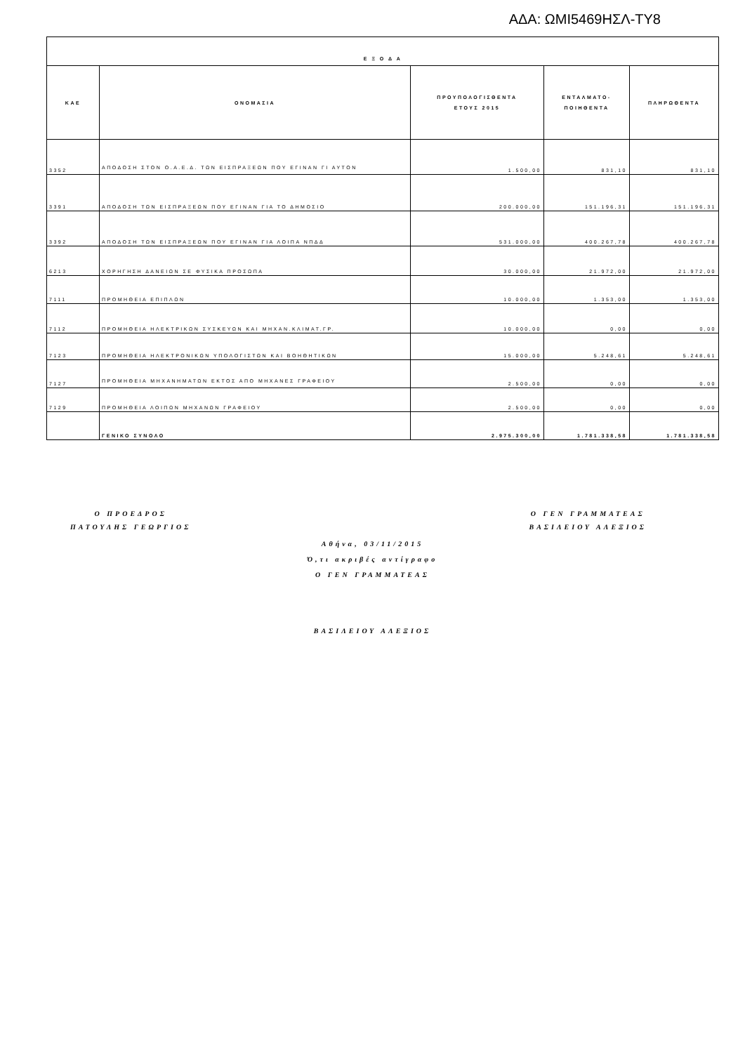ΑΔΑ: ΩΜΙ5469ΗΣΛ-ΤΥ8
| Ε Ξ Ο Δ Α | | | | |
| --- | --- | --- | --- | --- |
| ΚΑΕ | ΟΝΟΜΑΣΙΑ | ΠΡΟΥΠΟΛΟΓΙΣΘΕΝΤΑ ΕΤΟΥΣ 2015 | ΕΝΤΑΛΜΑΤΟ- ΠΟΙΗΘΕΝΤΑ | ΠΛΗΡΩΘΕΝΤΑ |
| 3352 | ΑΠΟΔΟΣΗ ΣΤΟΝ Ο.Α.Ε.Δ. ΤΩΝ ΕΙΣΠΡΑΞΕΩΝ ΠΟΥ ΕΓΙΝΑΝ ΓΙ ΑΥΤΟΝ | 1.500,00 | 831,10 | 831,10 |
| 3391 | ΑΠΟΔΟΣΗ ΤΩΝ ΕΙΣΠΡΑΞΕΩΝ ΠΟΥ ΕΓΙΝΑΝ ΓΙΑ ΤΟ ΔΗΜΟΣΙΟ | 200.000,00 | 151.196,31 | 151.196,31 |
| 3392 | ΑΠΟΔΟΣΗ ΤΩΝ ΕΙΣΠΡΑΞΕΩΝ ΠΟΥ ΕΓΙΝΑΝ ΓΙΑ ΛΟΙΠΑ ΝΠΔΔ | 531.000,00 | 400.267,78 | 400.267,78 |
| 6213 | ΧΟΡΗΓΗΣΗ ΔΑΝΕΙΩΝ ΣΕ ΦΥΣΙΚΑ ΠΡΟΣΩΠΑ | 30.000,00 | 21.972,00 | 21.972,00 |
| 7111 | ΠΡΟΜΗΘΕΙΑ ΕΠΙΠΛΩΝ | 10.000,00 | 1.353,00 | 1.353,00 |
| 7112 | ΠΡΟΜΗΘΕΙΑ ΗΛΕΚΤΡΙΚΩΝ ΣΥΣΚΕΥΩΝ ΚΑΙ ΜΗΧΑΝ.ΚΛΙΜΑΤ.ΓΡ. | 10.000,00 | 0,00 | 0,00 |
| 7123 | ΠΡΟΜΗΘΕΙΑ ΗΛΕΚΤΡΟΝΙΚΩΝ ΥΠΟΛΟΓΙΣΤΩΝ ΚΑΙ ΒΟΗΘΗΤΙΚΩΝ | 15.000,00 | 5.248,61 | 5.248,61 |
| 7127 | ΠΡΟΜΗΘΕΙΑ ΜΗΧΑΝΗΜΑΤΩΝ ΕΚΤΟΣ ΑΠΟ ΜΗΧΑΝΕΣ ΓΡΑΦΕΙΟΥ | 2.500,00 | 0,00 | 0,00 |
| 7129 | ΠΡΟΜΗΘΕΙΑ ΛΟΙΠΩΝ ΜΗΧΑΝΩΝ ΓΡΑΦΕΙΟΥ | 2.500,00 | 0,00 | 0,00 |
| | ΓΕΝΙΚΟ ΣΥΝΟΛΟ | 2.975.300,00 | 1.781.338,58 | 1.781.338,58 |
Ο ΠΡΟΕΔΡΟΣ
ΠΑΤΟΥΛΗΣ ΓΕΩΡΓΙΟΣ
Ο ΓΕΝ ΓΡΑΜΜΑΤΕΑΣ
ΒΑΣΙΛΕΙΟΥ ΑΛΕΞΙΟΣ
Αθήνα, 03/11/2015
Ό,τι ακριβές αντίγραφο
Ο ΓΕΝ ΓΡΑΜΜΑΤΕΑΣ
ΒΑΣΙΛΕΙΟΥ ΑΛΕΞΙΟΣ